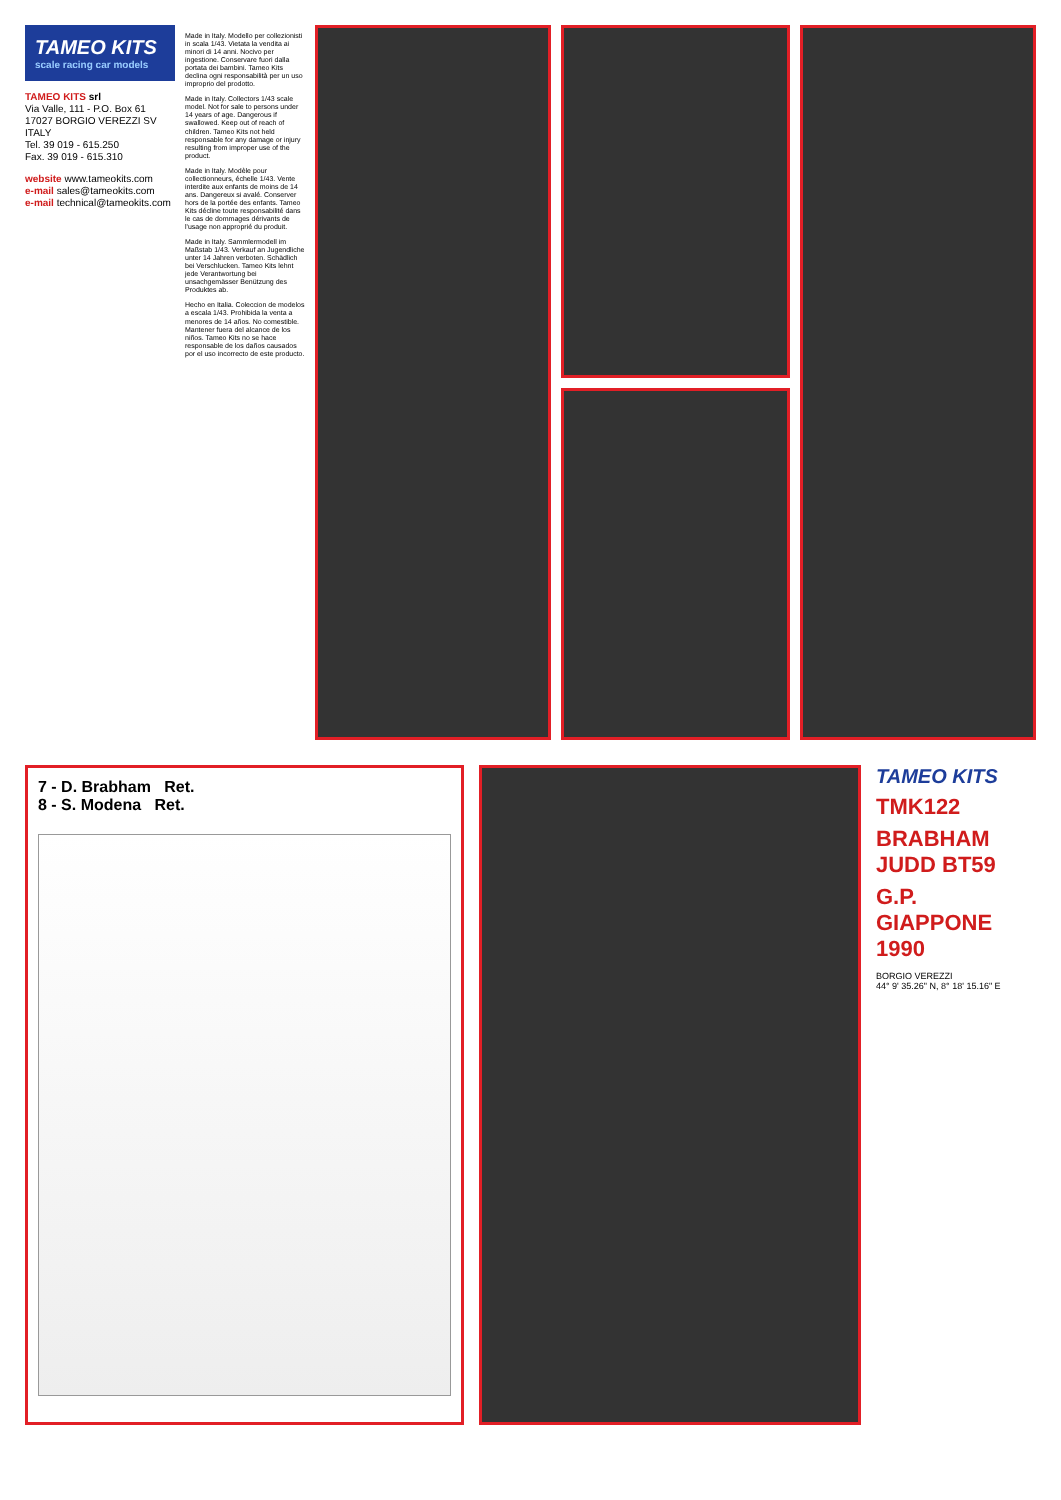TAMEO KITS
scale racing car models
TAMEO KITS srl
Via Valle, 111 - P.O. Box 61
17027 BORGIO VEREZZI SV ITALY
Tel. 39 019 - 615.250
Fax. 39 019 - 615.310
website www.tameokits.com
e-mail sales@tameokits.com
e-mail technical@tameokits.com
Made in Italy. Modello per collezionisti in scala 1/43. Vietata la vendita ai minori di 14 anni. Nocivo per ingestione. Conservare fuori dalla portata dei bambini. Tameo Kits declina ogni responsabilità per un uso improprio del prodotto.
Made in Italy. Collectors 1/43 scale model. Not for sale to persons under 14 years of age. Dangerous if swallowed. Keep out of reach of children. Tameo Kits not held responsable for any damage or injury resulting from improper use of the product.
Made in Italy. Modèle pour collectionneurs, échelle 1/43. Vente interdite aux enfants de moins de 14 ans. Dangereux si avalé. Conserver hors de la portée des enfants. Tameo Kits décline toute responsabilité dans le cas de dommages dérivants de l'usage non approprié du produit.
Made in Italy. Sammlermodell im Maßstab 1/43. Verkauf an Jugendliche unter 14 Jahren verboten. Schädlich bei Verschlucken. Tameo Kits lehnt jede Verantwortung bei unsachgemässer Benützung des Produktes ab.
Hecho en Italia. Coleccion de modelos a escala 1/43. Prohibida la venta a menores de 14 años. No comestible. Mantener fuera del alcance de los niños. Tameo Kits no se hace responsable de los daños causados por el uso incorrecto de este producto.
7 - D. Brabham Ret.
8 - S. Modena Ret.
TAMEO KITS
TMK122
BRABHAM JUDD BT59
G.P. GIAPPONE 1990
BORGIO VEREZZI
44° 9' 35.26" N, 8° 18' 15.16" E